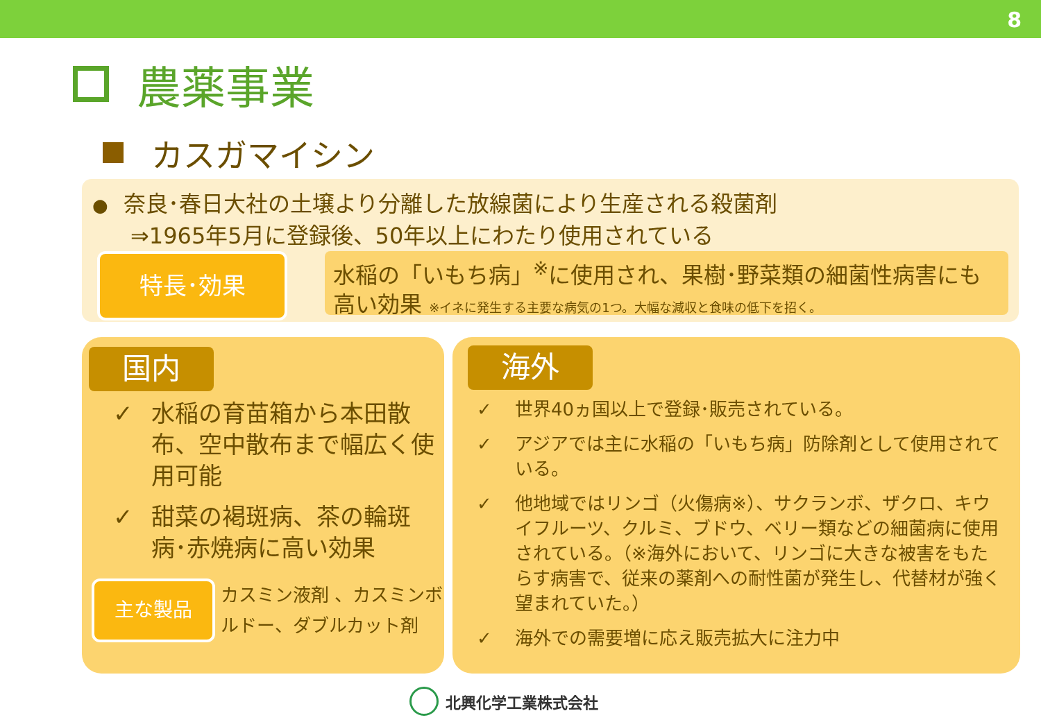8
農薬事業
カスガマイシン
● 奈良･春日大社の土壌より分離した放線菌により生産される殺菌剤
⇒1965年5月に登録後、50年以上にわたり使用されている
特長･効果
水稲の「いもち病」<sup>※</sup>に使用され、果樹･野菜類の細菌性病害にも高い効果 ※イネに発生する主要な病気の1つ。大幅な減収と食味の低下を招く。
国内
✓ 水稲の育苗箱から本田散布、空中散布まで幅広く使用可能
✓ 甜菜の褐斑病、茶の輪斑病･赤焼病に高い効果
主な製品
カスミン液剤 、カスミンボルドー、ダブルカット剤
海外
✓ 世界40ヵ国以上で登録･販売されている。
✓ アジアでは主に水稲の「いもち病」防除剤として使用されている。
✓ 他地域ではリンゴ（火傷病※）、サクランボ、ザクロ、キウイフルーツ、クルミ、ブドウ、ベリー類などの細菌病に使用されている。（※海外において、リンゴに大きな被害をもたらす病害で、従来の薬剤への耐性菌が発生し、代替材が強く望まれていた。）
✓ 海外での需要増に応え販売拡大に注力中
北興化学工業株式会社